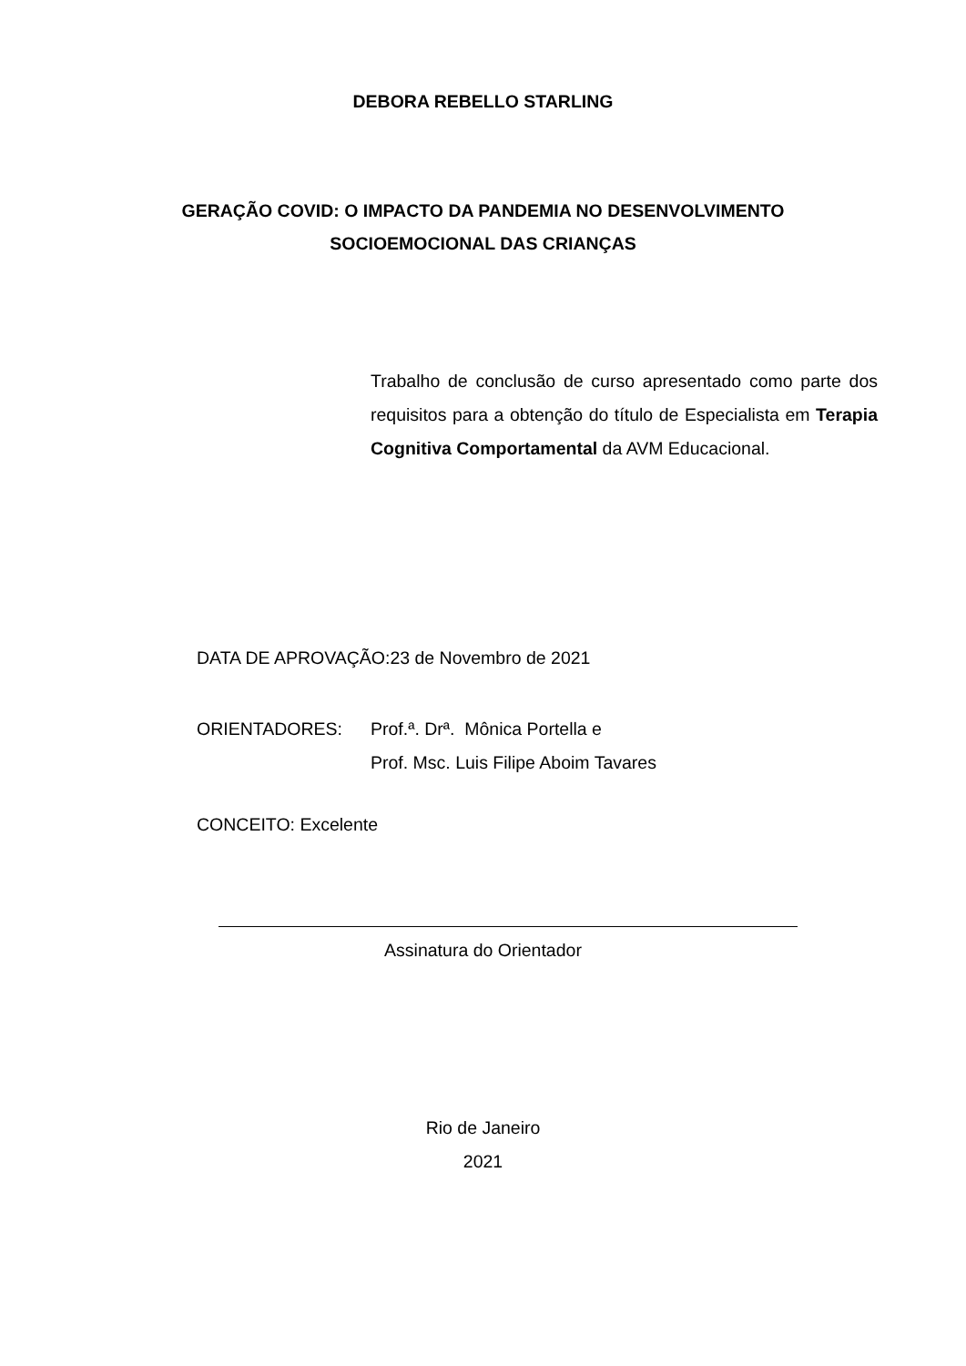DEBORA REBELLO STARLING
GERAÇÃO COVID: O IMPACTO DA PANDEMIA NO DESENVOLVIMENTO
SOCIOEMOCIONAL DAS CRIANÇAS
Trabalho de conclusão de curso apresentado como parte dos requisitos para a obtenção do título de Especialista em Terapia Cognitiva Comportamental da AVM Educacional.
DATA DE APROVAÇÃO:23 de Novembro de 2021
ORIENTADORES: Prof.ª. Drª. Mônica Portella e
Prof. Msc. Luis Filipe Aboim Tavares
CONCEITO: Excelente
Assinatura do Orientador
Rio de Janeiro
2021